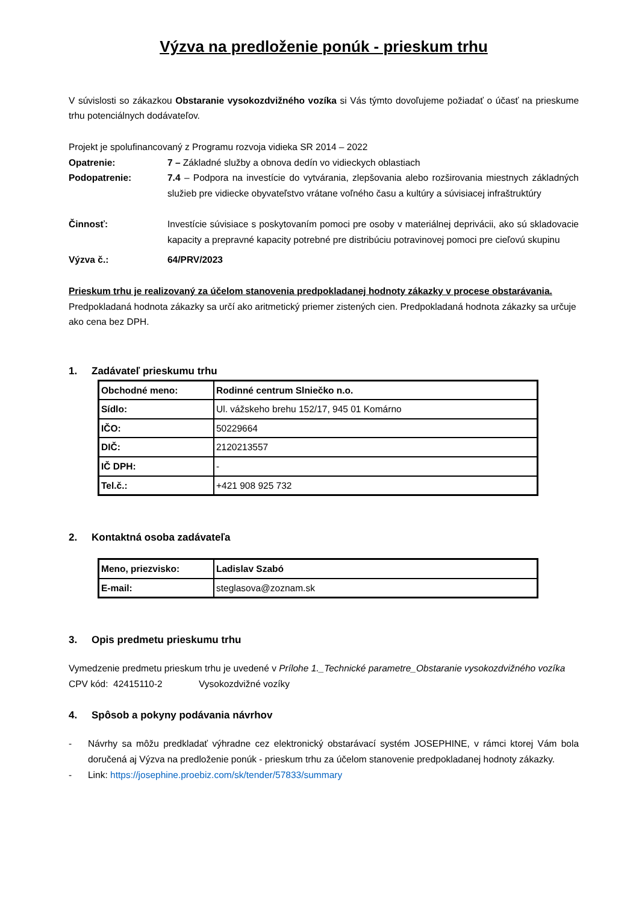Výzva na predloženie ponúk - prieskum trhu
V súvislosti so zákazkou Obstaranie vysokozdvižného vozíka si Vás týmto dovoľujeme požiadať o účasť na prieskume trhu potenciálnych dodávateľov.
Projekt je spolufinancovaný z Programu rozvoja vidieka SR 2014 – 2022
Opatrenie: 7 – Základné služby a obnova dedín vo vidieckych oblastiach
Podopatrenie: 7.4 – Podpora na investície do vytvárania, zlepšovania alebo rozširovania miestnych základných služieb pre vidiecke obyvateľstvo vrátane voľného času a kultúry a súvisiacej infraštruktúry
Činnosť: Investície súvisiace s poskytovaním pomoci pre osoby v materiálnej deprivácii, ako sú skladovacie kapacity a prepravné kapacity potrebné pre distribúciu potravinovej pomoci pre cieľovú skupinu
Výzva č.: 64/PRV/2023
Prieskum trhu je realizovaný za účelom stanovenia predpokladanej hodnoty zákazky v procese obstarávania.
Predpokladaná hodnota zákazky sa určí ako aritmetický priemer zistených cien. Predpokladaná hodnota zákazky sa určuje ako cena bez DPH.
1. Zadávateľ prieskumu trhu
| Obchodné meno: | Rodinné centrum Slniečko n.o. |
| Sídlo: | Ul. vážskeho brehu 152/17, 945 01 Komárno |
| IČO: | 50229664 |
| DIČ: | 2120213557 |
| IČ DPH: | - |
| Tel.č.: | +421 908 925 732 |
2. Kontaktná osoba zadávateľa
| Meno, priezvisko: | Ladislav Szabó |
| E-mail: | steglasova@zoznam.sk |
3. Opis predmetu prieskumu trhu
Vymedzenie predmetu prieskum trhu je uvedené v Prílohe 1._Technické parametre_Obstaranie vysokozdvižného vozíka
CPV kód: 42415110-2 Vysokozdvižné vozíky
4. Spôsob a pokyny podávania návrhov
- Návrhy sa môžu predkladať výhradne cez elektronický obstarávací systém JOSEPHINE, v rámci ktorej Vám bola doručená aj Výzva na predloženie ponúk - prieskum trhu za účelom stanovenie predpokladanej hodnoty zákazky.
- Link: https://josephine.proebiz.com/sk/tender/57833/summary